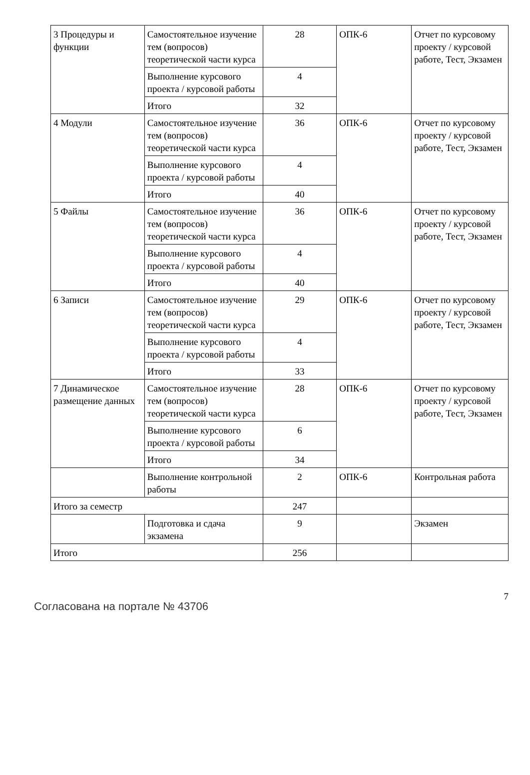| 3 Процедуры и функции | Самостоятельное изучение тем (вопросов) теоретической части курса | 28 | ОПК-6 | Отчет по курсовому проекту / курсовой работе, Тест, Экзамен |
| | Выполнение курсового проекта / курсовой работы | 4 | | |
| | Итого | 32 | | |
| 4 Модули | Самостоятельное изучение тем (вопросов) теоретической части курса | 36 | ОПК-6 | Отчет по курсовому проекту / курсовой работе, Тест, Экзамен |
| | Выполнение курсового проекта / курсовой работы | 4 | | |
| | Итого | 40 | | |
| 5 Файлы | Самостоятельное изучение тем (вопросов) теоретической части курса | 36 | ОПК-6 | Отчет по курсовому проекту / курсовой работе, Тест, Экзамен |
| | Выполнение курсового проекта / курсовой работы | 4 | | |
| | Итого | 40 | | |
| 6 Записи | Самостоятельное изучение тем (вопросов) теоретической части курса | 29 | ОПК-6 | Отчет по курсовому проекту / курсовой работе, Тест, Экзамен |
| | Выполнение курсового проекта / курсовой работы | 4 | | |
| | Итого | 33 | | |
| 7 Динамическое размещение данных | Самостоятельное изучение тем (вопросов) теоретической части курса | 28 | ОПК-6 | Отчет по курсовому проекту / курсовой работе, Тест, Экзамен |
| | Выполнение курсового проекта / курсовой работы | 6 | | |
| | Итого | 34 | | |
| | Выполнение контрольной работы | 2 | ОПК-6 | Контрольная работа |
| Итого за семестр | | 247 | | |
| | Подготовка и сдача экзамена | 9 | | Экзамен |
| Итого | | 256 | | |
Согласована на портале № 43706 7